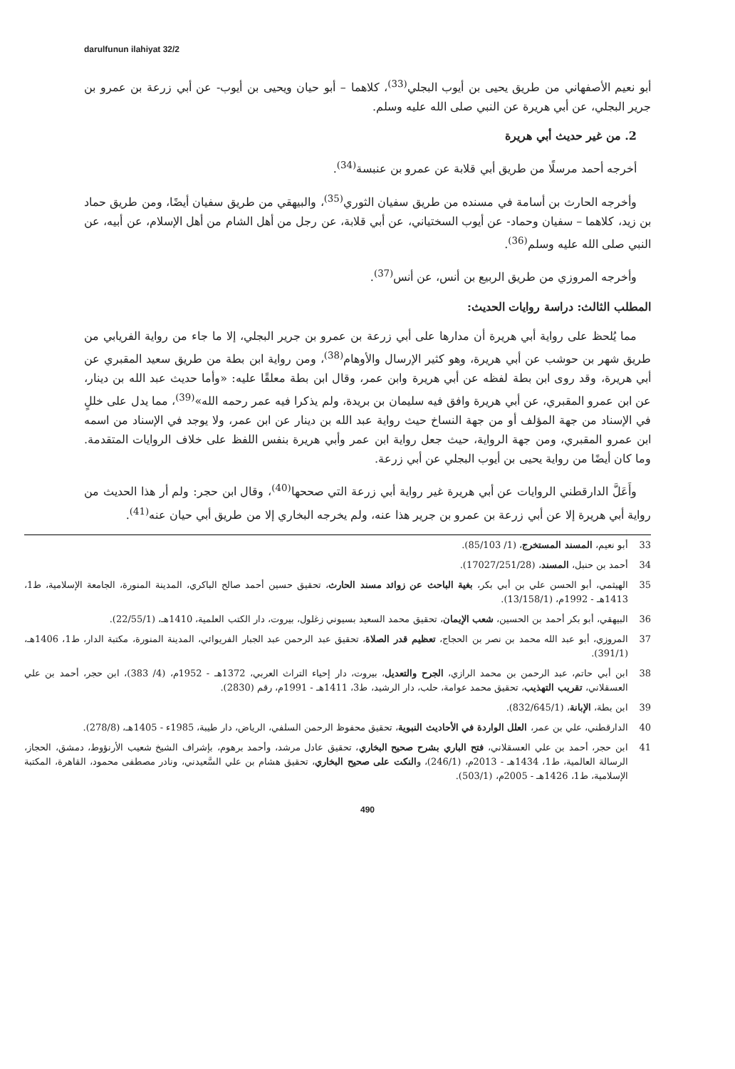darulfunun ilahiyat 32/2
أبو نعيم الأصفهاني من طريق يحيى بن أيوب البجلي<sup>(33)</sup>، كلاهما – أبو حيان ويحيى بن أيوب- عن أبي زرعة بن عمرو بن جرير البجلي، عن أبي هريرة عن النبي صلى الله عليه وسلم.
2. من غير حديث أبي هريرة
أخرجه أحمد مرسلًا من طريق أبي قلابة عن عمرو بن عنبسة<sup>(34)</sup>.
وأخرجه الحارث بن أسامة في مسنده من طريق سفيان الثوري<sup>(35)</sup>، والبيهقي من طريق سفيان أيضًا، ومن طريق حماد بن زيد، كلاهما – سفيان وحماد- عن أيوب السختياني، عن أبي قلابة، عن رجل من أهل الشام من أهل الإسلام، عن أبيه، عن النبي صلى الله عليه وسلم<sup>(36)</sup>.
وأخرجه المروزي من طريق الربيع بن أنس، عن أنس<sup>(37)</sup>.
المطلب الثالث: دراسة روايات الحديث:
مما يُلحظ على رواية أبي هريرة أن مدارها على أبي زرعة بن عمرو بن جرير البجلي، إلا ما جاء من رواية الفريابي من طريق شهر بن حوشب عن أبي هريرة، وهو كثير الإرسال والأوهام<sup>(38)</sup>، ومن رواية ابن بطة من طريق سعيد المقبري عن أبي هريرة، وقد روى ابن بطة لفظه عن أبي هريرة وابن عمر، وقال ابن بطة معلقًا عليه: «وأما حديث عبد الله بن دينار، عن ابن عمرو المقبري، عن أبي هريرة وافق فيه سليمان بن بريدة، ولم يذكرا فيه عمر رحمه الله»<sup>(39)</sup>، مما يدل على خللٍ في الإسناد من جهة المؤلف أو من جهة النساخ حيث رواية عبد الله بن دينار عن ابن عمر، ولا يوجد في الإسناد من اسمه ابن عمرو المقبري، ومن جهة الرواية، حيث جعل رواية ابن عمر وأبي هريرة بنفس اللفظ على خلاف الروايات المتقدمة. وما كان أيضًا من رواية يحيى بن أيوب البجلي عن أبي زرعة.
وأَعَلَّ الدارقطني الروايات عن أبي هريرة غير رواية أبي زرعة التي صححها<sup>(40)</sup>، وقال ابن حجر: ولم أر هذا الحديث من رواية أبي هريرة إلا عن أبي زرعة بن عمرو بن جرير هذا عنه، ولم يخرجه البخاري إلا من طريق أبي حيان عنه<sup>(41)</sup>.
33 أبو نعيم، المسند المستخرج، (1/ 85/103).
34 أحمد بن حنبل، المسند، (17027/251/28).
35 الهيثمي، أبو الحسن علي بن أبي بكر، بغية الباحث عن زوائد مسند الحارث، تحقيق حسين أحمد صالح الباكري، المدينة المنورة، الجامعة الإسلامية، ط1، 1413هـ - 1992م، (13/158/1).
36 البيهقي، أبو بكر أحمد بن الحسين، شعب الإيمان، تحقيق محمد السعيد بسيوني زغلول، بيروت، دار الكتب العلمية، 1410هـ، (22/55/1).
37 المروزي، أبو عبد الله محمد بن نصر بن الحجاج، تعظيم قدر الصلاة، تحقيق عبد الرحمن عبد الجبار الفريوائي، المدينة المنورة، مكتبة الدار، ط1، 1406هـ، (391/1).
38 ابن أبي حاتم، عبد الرحمن بن محمد الرازي، الجرح والتعديل، بيروت، دار إحياء التراث العربي، 1372هـ - 1952م، (4/ 383)، ابن حجر، أحمد بن علي العسقلاني، تقريب التهذيب، تحقيق محمد عوامة، حلب، دار الرشيد، ط3، 1411هـ - 1991م، رقم (2830).
39 ابن بطة، الإبانة، (832/645/1).
40 الدارقطني، علي بن عمر، العلل الواردة في الأحاديث النبوية، تحقيق محفوظ الرحمن السلفي، الرياض، دار طيبة، 1985ء - 1405هـ، (278/8).
41 ابن حجر، أحمد بن علي العسقلاني، فتح الباري بشرح صحيح البخاري، تحقيق عادل مرشد، وأحمد برهوم، بإشراف الشيخ شعيب الأرنؤوط، دمشق، الحجاز، الرسالة العالمية، ط1، 1434هـ - 2013م، (246/1)، والنكت على صحيح البخاري، تحقيق هشام بن علي السَّعيدني، ونادر مصطفى محمود، القاهرة، المكتبة الإسلامية، ط1، 1426هـ - 2005م، (503/1).
490